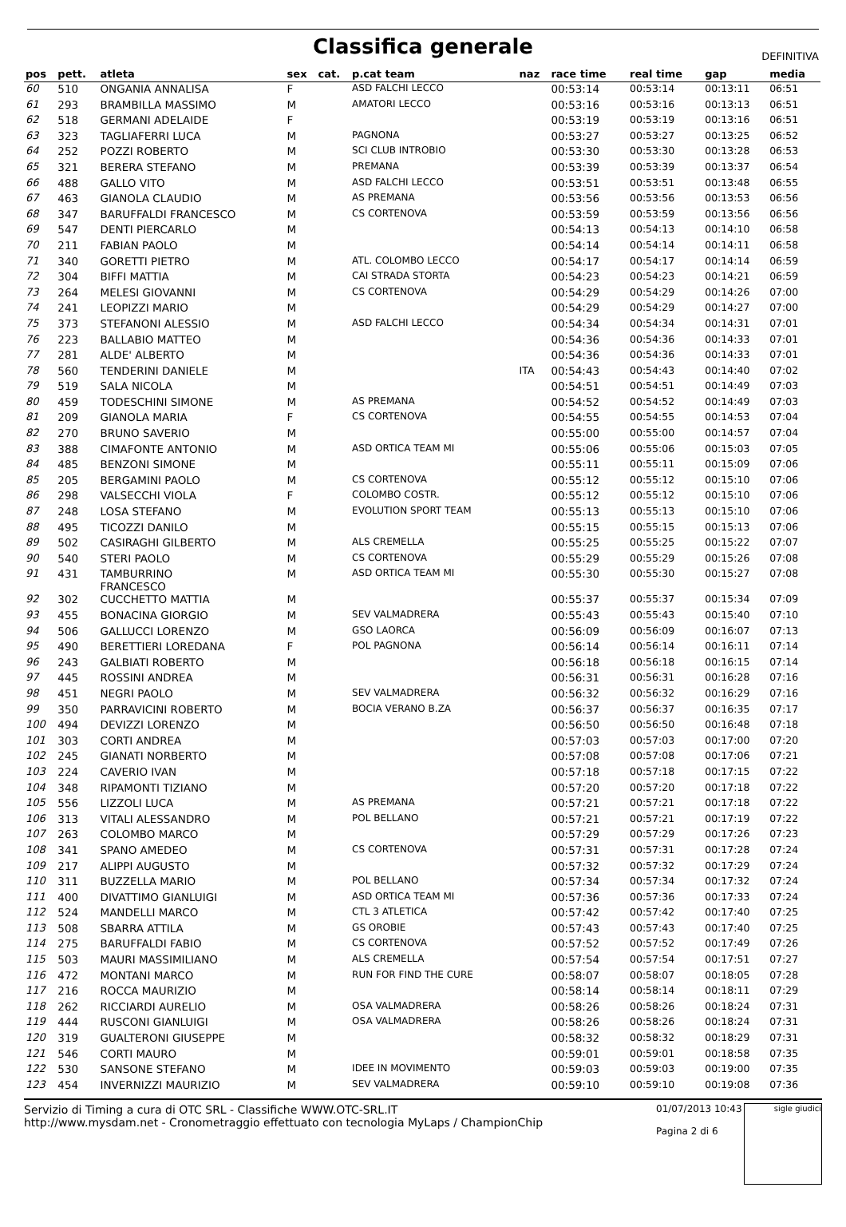Classifica generale
DEFINITIVA
| pos | pett. | atleta | sex | cat. | p.cat team | naz | race time | real time | gap | media |
| --- | --- | --- | --- | --- | --- | --- | --- | --- | --- | --- |
| 60 | 510 | ONGANIA ANNALISA | F | | ASD FALCHI LECCO | | 00:53:14 | 00:53:14 | 00:13:11 | 06:51 |
| 61 | 293 | BRAMBILLA MASSIMO | M | | AMATORI LECCO | | 00:53:16 | 00:53:16 | 00:13:13 | 06:51 |
| 62 | 518 | GERMANI ADELAIDE | F | | | | 00:53:19 | 00:53:19 | 00:13:16 | 06:51 |
| 63 | 323 | TAGLIAFERRI LUCA | M | | PAGNONA | | 00:53:27 | 00:53:27 | 00:13:25 | 06:52 |
| 64 | 252 | POZZI ROBERTO | M | | SCI CLUB INTROBIO | | 00:53:30 | 00:53:30 | 00:13:28 | 06:53 |
| 65 | 321 | BERERA STEFANO | M | | PREMANA | | 00:53:39 | 00:53:39 | 00:13:37 | 06:54 |
| 66 | 488 | GALLO VITO | M | | ASD FALCHI LECCO | | 00:53:51 | 00:53:51 | 00:13:48 | 06:55 |
| 67 | 463 | GIANOLA CLAUDIO | M | | AS PREMANA | | 00:53:56 | 00:53:56 | 00:13:53 | 06:56 |
| 68 | 347 | BARUFFALDI FRANCESCO | M | | CS CORTENOVA | | 00:53:59 | 00:53:59 | 00:13:56 | 06:56 |
| 69 | 547 | DENTI PIERCARLO | M | | | | 00:54:13 | 00:54:13 | 00:14:10 | 06:58 |
| 70 | 211 | FABIAN PAOLO | M | | | | 00:54:14 | 00:54:14 | 00:14:11 | 06:58 |
| 71 | 340 | GORETTI PIETRO | M | | ATL. COLOMBO LECCO | | 00:54:17 | 00:54:17 | 00:14:14 | 06:59 |
| 72 | 304 | BIFFI MATTIA | M | | CAI STRADA STORTA | | 00:54:23 | 00:54:23 | 00:14:21 | 06:59 |
| 73 | 264 | MELESI GIOVANNI | M | | CS CORTENOVA | | 00:54:29 | 00:54:29 | 00:14:26 | 07:00 |
| 74 | 241 | LEOPIZZI MARIO | M | | | | 00:54:29 | 00:54:29 | 00:14:27 | 07:00 |
| 75 | 373 | STEFANONI ALESSIO | M | | ASD FALCHI LECCO | | 00:54:34 | 00:54:34 | 00:14:31 | 07:01 |
| 76 | 223 | BALLABIO MATTEO | M | | | | 00:54:36 | 00:54:36 | 00:14:33 | 07:01 |
| 77 | 281 | ALDE' ALBERTO | M | | | | 00:54:36 | 00:54:36 | 00:14:33 | 07:01 |
| 78 | 560 | TENDERINI DANIELE | M | | | ITA | 00:54:43 | 00:54:43 | 00:14:40 | 07:02 |
| 79 | 519 | SALA NICOLA | M | | | | 00:54:51 | 00:54:51 | 00:14:49 | 07:03 |
| 80 | 459 | TODESCHINI SIMONE | M | | AS PREMANA | | 00:54:52 | 00:54:52 | 00:14:49 | 07:03 |
| 81 | 209 | GIANOLA MARIA | F | | CS CORTENOVA | | 00:54:55 | 00:54:55 | 00:14:53 | 07:04 |
| 82 | 270 | BRUNO SAVERIO | M | | | | 00:55:00 | 00:55:00 | 00:14:57 | 07:04 |
| 83 | 388 | CIMAFONTE ANTONIO | M | | ASD ORTICA TEAM MI | | 00:55:06 | 00:55:06 | 00:15:03 | 07:05 |
| 84 | 485 | BENZONI SIMONE | M | | | | 00:55:11 | 00:55:11 | 00:15:09 | 07:06 |
| 85 | 205 | BERGAMINI PAOLO | M | | CS CORTENOVA | | 00:55:12 | 00:55:12 | 00:15:10 | 07:06 |
| 86 | 298 | VALSECCHI VIOLA | F | | COLOMBO COSTR. | | 00:55:12 | 00:55:12 | 00:15:10 | 07:06 |
| 87 | 248 | LOSA STEFANO | M | | EVOLUTION SPORT TEAM | | 00:55:13 | 00:55:13 | 00:15:10 | 07:06 |
| 88 | 495 | TICOZZI DANILO | M | | | | 00:55:15 | 00:55:15 | 00:15:13 | 07:06 |
| 89 | 502 | CASIRAGHI GILBERTO | M | | ALS CREMELLA | | 00:55:25 | 00:55:25 | 00:15:22 | 07:07 |
| 90 | 540 | STERI PAOLO | M | | CS CORTENOVA | | 00:55:29 | 00:55:29 | 00:15:26 | 07:08 |
| 91 | 431 | TAMBURRINO FRANCESCO | M | | ASD ORTICA TEAM MI | | 00:55:30 | 00:55:30 | 00:15:27 | 07:08 |
| 92 | 302 | CUCCHETTO MATTIA | M | | | | 00:55:37 | 00:55:37 | 00:15:34 | 07:09 |
| 93 | 455 | BONACINA GIORGIO | M | | SEV VALMADRERA | | 00:55:43 | 00:55:43 | 00:15:40 | 07:10 |
| 94 | 506 | GALLUCCI LORENZO | M | | GSO LAORCA | | 00:56:09 | 00:56:09 | 00:16:07 | 07:13 |
| 95 | 490 | BERETTIERI LOREDANA | F | | POL PAGNONA | | 00:56:14 | 00:56:14 | 00:16:11 | 07:14 |
| 96 | 243 | GALBIATI ROBERTO | M | | | | 00:56:18 | 00:56:18 | 00:16:15 | 07:14 |
| 97 | 445 | ROSSINI ANDREA | M | | | | 00:56:31 | 00:56:31 | 00:16:28 | 07:16 |
| 98 | 451 | NEGRI PAOLO | M | | SEV VALMADRERA | | 00:56:32 | 00:56:32 | 00:16:29 | 07:16 |
| 99 | 350 | PARRAVICINI ROBERTO | M | | BOCIA VERANO B.ZA | | 00:56:37 | 00:56:37 | 00:16:35 | 07:17 |
| 100 | 494 | DEVIZZI LORENZO | M | | | | 00:56:50 | 00:56:50 | 00:16:48 | 07:18 |
| 101 | 303 | CORTI ANDREA | M | | | | 00:57:03 | 00:57:03 | 00:17:00 | 07:20 |
| 102 | 245 | GIANATI NORBERTO | M | | | | 00:57:08 | 00:57:08 | 00:17:06 | 07:21 |
| 103 | 224 | CAVERIO IVAN | M | | | | 00:57:18 | 00:57:18 | 00:17:15 | 07:22 |
| 104 | 348 | RIPAMONTI TIZIANO | M | | | | 00:57:20 | 00:57:20 | 00:17:18 | 07:22 |
| 105 | 556 | LIZZOLI LUCA | M | | AS PREMANA | | 00:57:21 | 00:57:21 | 00:17:18 | 07:22 |
| 106 | 313 | VITALI ALESSANDRO | M | | POL BELLANO | | 00:57:21 | 00:57:21 | 00:17:19 | 07:22 |
| 107 | 263 | COLOMBO MARCO | M | | | | 00:57:29 | 00:57:29 | 00:17:26 | 07:23 |
| 108 | 341 | SPANO AMEDEO | M | | CS CORTENOVA | | 00:57:31 | 00:57:31 | 00:17:28 | 07:24 |
| 109 | 217 | ALIPPI AUGUSTO | M | | | | 00:57:32 | 00:57:32 | 00:17:29 | 07:24 |
| 110 | 311 | BUZZELLA MARIO | M | | POL BELLANO | | 00:57:34 | 00:57:34 | 00:17:32 | 07:24 |
| 111 | 400 | DIVATTIMO GIANLUIGI | M | | ASD ORTICA TEAM MI | | 00:57:36 | 00:57:36 | 00:17:33 | 07:24 |
| 112 | 524 | MANDELLI MARCO | M | | CTL 3 ATLETICA | | 00:57:42 | 00:57:42 | 00:17:40 | 07:25 |
| 113 | 508 | SBARRA ATTILA | M | | GS OROBIE | | 00:57:43 | 00:57:43 | 00:17:40 | 07:25 |
| 114 | 275 | BARUFFALDI FABIO | M | | CS CORTENOVA | | 00:57:52 | 00:57:52 | 00:17:49 | 07:26 |
| 115 | 503 | MAURI MASSIMILIANO | M | | ALS CREMELLA | | 00:57:54 | 00:57:54 | 00:17:51 | 07:27 |
| 116 | 472 | MONTANI MARCO | M | | RUN FOR FIND THE CURE | | 00:58:07 | 00:58:07 | 00:18:05 | 07:28 |
| 117 | 216 | ROCCA MAURIZIO | M | | | | 00:58:14 | 00:58:14 | 00:18:11 | 07:29 |
| 118 | 262 | RICCIARDI AURELIO | M | | OSA VALMADRERA | | 00:58:26 | 00:58:26 | 00:18:24 | 07:31 |
| 119 | 444 | RUSCONI GIANLUIGI | M | | OSA VALMADRERA | | 00:58:26 | 00:58:26 | 00:18:24 | 07:31 |
| 120 | 319 | GUALTERONI GIUSEPPE | M | | | | 00:58:32 | 00:58:32 | 00:18:29 | 07:31 |
| 121 | 546 | CORTI MAURO | M | | | | 00:59:01 | 00:59:01 | 00:18:58 | 07:35 |
| 122 | 530 | SANSONE STEFANO | M | | IDEE IN MOVIMENTO | | 00:59:03 | 00:59:03 | 00:19:00 | 07:35 |
| 123 | 454 | INVERNIZZI MAURIZIO | M | | SEV VALMADRERA | | 00:59:10 | 00:59:10 | 00:19:08 | 07:36 |
Servizio di Timing a cura di OTC SRL - Classifiche WWW.OTC-SRL.IT
http://www.mysdam.net - Cronometraggio effettuato con tecnologia MyLaps / ChampionChip
01/07/2013 10:43
Pagina 2 di 6
sigle giudici